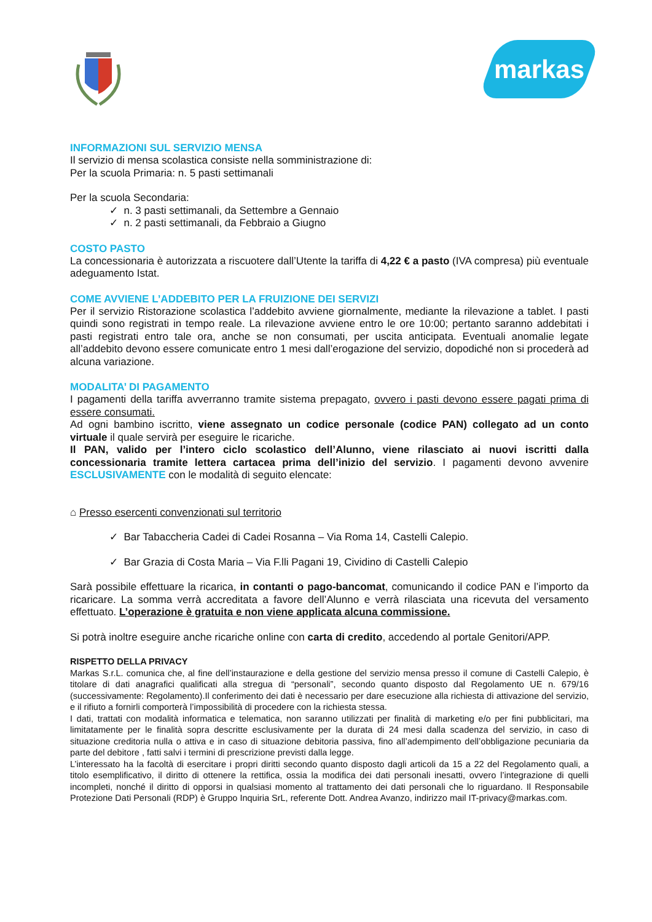markas
INFORMAZIONI SUL SERVIZIO MENSA
Il servizio di mensa scolastica consiste nella somministrazione di:
Per la scuola Primaria: n. 5 pasti settimanali
Per la scuola Secondaria:
✓ n. 3 pasti settimanali, da Settembre a Gennaio
✓ n. 2 pasti settimanali, da Febbraio a Giugno
COSTO PASTO
La concessionaria è autorizzata a riscuotere dall’Utente la tariffa di 4,22 € a pasto (IVA compresa) più eventuale adeguamento Istat.
COME AVVIENE L’ADDEBITO PER LA FRUIZIONE DEI SERVIZI
Per il servizio Ristorazione scolastica l’addebito avviene giornalmente, mediante la rilevazione a tablet. I pasti quindi sono registrati in tempo reale. La rilevazione avviene entro le ore 10:00; pertanto saranno addebitati i pasti registrati entro tale ora, anche se non consumati, per uscita anticipata. Eventuali anomalie legate all’addebito devono essere comunicate entro 1 mesi dall’erogazione del servizio, dopodiché non si procederà ad alcuna variazione.
MODALITA’ DI PAGAMENTO
I pagamenti della tariffa avverranno tramite sistema prepagato, ovvero i pasti devono essere pagati prima di essere consumati.
Ad ogni bambino iscritto, viene assegnato un codice personale (codice PAN) collegato ad un conto virtuale il quale servirà per eseguire le ricariche.
Il PAN, valido per l’intero ciclo scolastico dell’Alunno, viene rilasciato ai nuovi iscritti dalla concessionaria tramite lettera cartacea prima dell’inizio del servizio. I pagamenti devono avvenire ESCLUSIVAMENTE con le modalità di seguito elencate:
⌂ Presso esercenti convenzionati sul territorio
✓ Bar Tabaccheria Cadei di Cadei Rosanna – Via Roma 14, Castelli Calepio.
✓ Bar Grazia di Costa Maria – Via F.lli Pagani 19, Cividino di Castelli Calepio
Sarà possibile effettuare la ricarica, in contanti o pago-bancomat, comunicando il codice PAN e l’importo da ricaricare. La somma verrà accreditata a favore dell’Alunno e verrà rilasciata una ricevuta del versamento effettuato. L’operazione è gratuita e non viene applicata alcuna commissione.
Si potrà inoltre eseguire anche ricariche online con carta di credito, accedendo al portale Genitori/APP.
RISPETTO DELLA PRIVACY
Markas S.r.L. comunica che, al fine dell’instaurazione e della gestione del servizio mensa presso il comune di Castelli Calepio, è titolare di dati anagrafici qualificati alla stregua di “personali”, secondo quanto disposto dal Regolamento UE n. 679/16 (successivamente: Regolamento).Il conferimento dei dati è necessario per dare esecuzione alla richiesta di attivazione del servizio, e il rifiuto a fornirli comporterà l’impossibilità di procedere con la richiesta stessa.
I dati, trattati con modalità informatica e telematica, non saranno utilizzati per finalità di marketing e/o per fini pubblicitari, ma limitatamente per le finalità sopra descritte esclusivamente per la durata di 24 mesi dalla scadenza del servizio, in caso di situazione creditoria nulla o attiva e in caso di situazione debitoria passiva, fino all’adempimento dell’obbligazione pecuniaria da parte del debitore , fatti salvi i termini di prescrizione previsti dalla legge.
L’interessato ha la facoltà di esercitare i propri diritti secondo quanto disposto dagli articoli da 15 a 22 del Regolamento quali, a titolo esemplificativo, il diritto di ottenere la rettifica, ossia la modifica dei dati personali inesatti, ovvero l’integrazione di quelli incompleti, nonché il diritto di opporsi in qualsiasi momento al trattamento dei dati personali che lo riguardano. Il Responsabile Protezione Dati Personali (RDP) è Gruppo Inquiria SrL, referente Dott. Andrea Avanzo, indirizzo mail IT-privacy@markas.com.